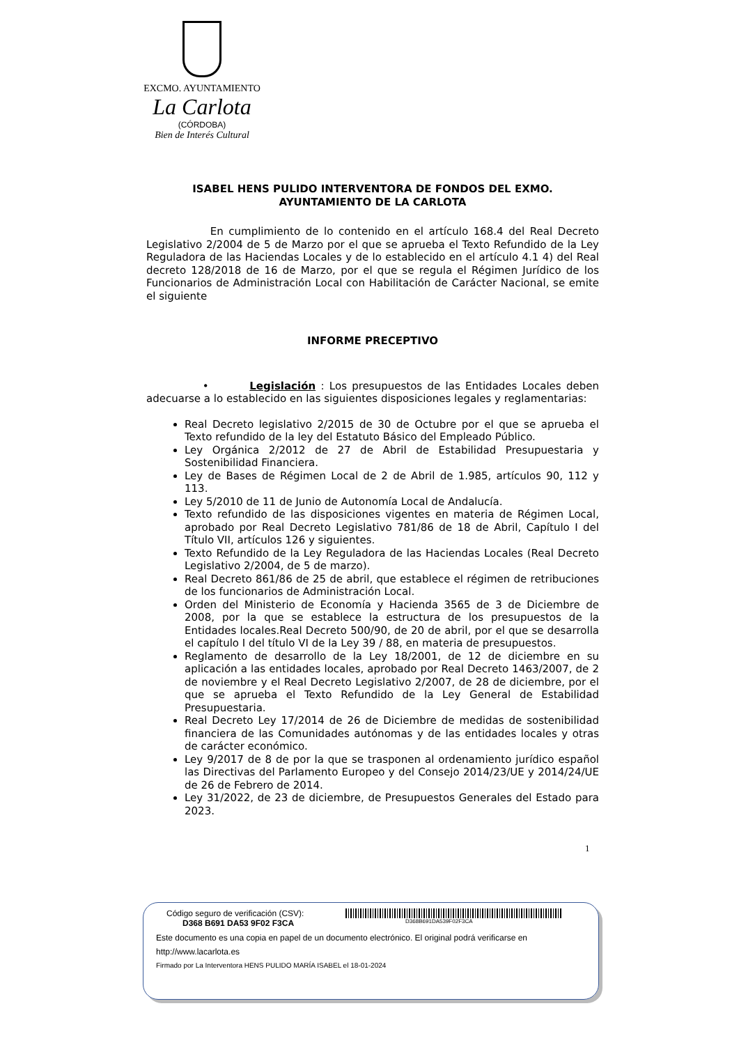EXCMO. AYUNTAMIENTO
La Carlota
(CÓRDOBA)
Bien de Interés Cultural
ISABEL HENS PULIDO INTERVENTORA DE FONDOS DEL EXMO.
AYUNTAMIENTO DE LA CARLOTA
En cumplimiento de lo contenido en el artículo 168.4 del Real Decreto Legislativo 2/2004 de 5 de Marzo por el que se aprueba el Texto Refundido de la Ley Reguladora de las Haciendas Locales y de lo establecido en el artículo 4.1 4) del Real decreto 128/2018 de 16 de Marzo, por el que se regula el Régimen Jurídico de los Funcionarios de Administración Local con Habilitación de Carácter Nacional, se emite el siguiente
INFORME PRECEPTIVO
• Legislación : Los presupuestos de las Entidades Locales deben adecuarse a lo establecido en las siguientes disposiciones legales y reglamentarias:
Real Decreto legislativo 2/2015 de 30 de Octubre por el que se aprueba el Texto refundido de la ley del Estatuto Básico del Empleado Público.
Ley Orgánica 2/2012 de 27 de Abril de Estabilidad Presupuestaria y Sostenibilidad Financiera.
Ley de Bases de Régimen Local de 2 de Abril de 1.985, artículos 90, 112 y 113.
Ley 5/2010 de 11 de Junio de Autonomía Local de Andalucía.
Texto refundido de las disposiciones vigentes en materia de Régimen Local, aprobado por Real Decreto Legislativo 781/86 de 18 de Abril, Capítulo I del Título VII, artículos 126 y siguientes.
Texto Refundido de la Ley Reguladora de las Haciendas Locales (Real Decreto Legislativo 2/2004, de 5 de marzo).
Real Decreto 861/86 de 25 de abril, que establece el régimen de retribuciones de los funcionarios de Administración Local.
Orden del Ministerio de Economía y Hacienda 3565 de 3 de Diciembre de 2008, por la que se establece la estructura de los presupuestos de la Entidades locales.Real Decreto 500/90, de 20 de abril, por el que se desarrolla el capítulo I del título VI de la Ley 39 / 88, en materia de presupuestos.
Reglamento de desarrollo de la Ley 18/2001, de 12 de diciembre en su aplicación a las entidades locales, aprobado por Real Decreto 1463/2007, de 2 de noviembre y el Real Decreto Legislativo 2/2007, de 28 de diciembre, por el que se aprueba el Texto Refundido de la Ley General de Estabilidad Presupuestaria.
Real Decreto Ley 17/2014 de 26 de Diciembre de medidas de sostenibilidad financiera de las Comunidades autónomas y de las entidades locales y otras de carácter económico.
Ley 9/2017 de 8 de por la que se trasponen al ordenamiento jurídico español las Directivas del Parlamento Europeo y del Consejo 2014/23/UE y 2014/24/UE de 26 de Febrero de 2014.
Ley 31/2022, de 23 de diciembre, de Presupuestos Generales del Estado para 2023.
1
Código seguro de verificación (CSV):
D368 B691 DA53 9F02 F3CA D368B691DA539F02F3CA
Este documento es una copia en papel de un documento electrónico. El original podrá verificarse en
http://www.lacarlota.es
Firmado por La Interventora HENS PULIDO MARÍA ISABEL el 18-01-2024